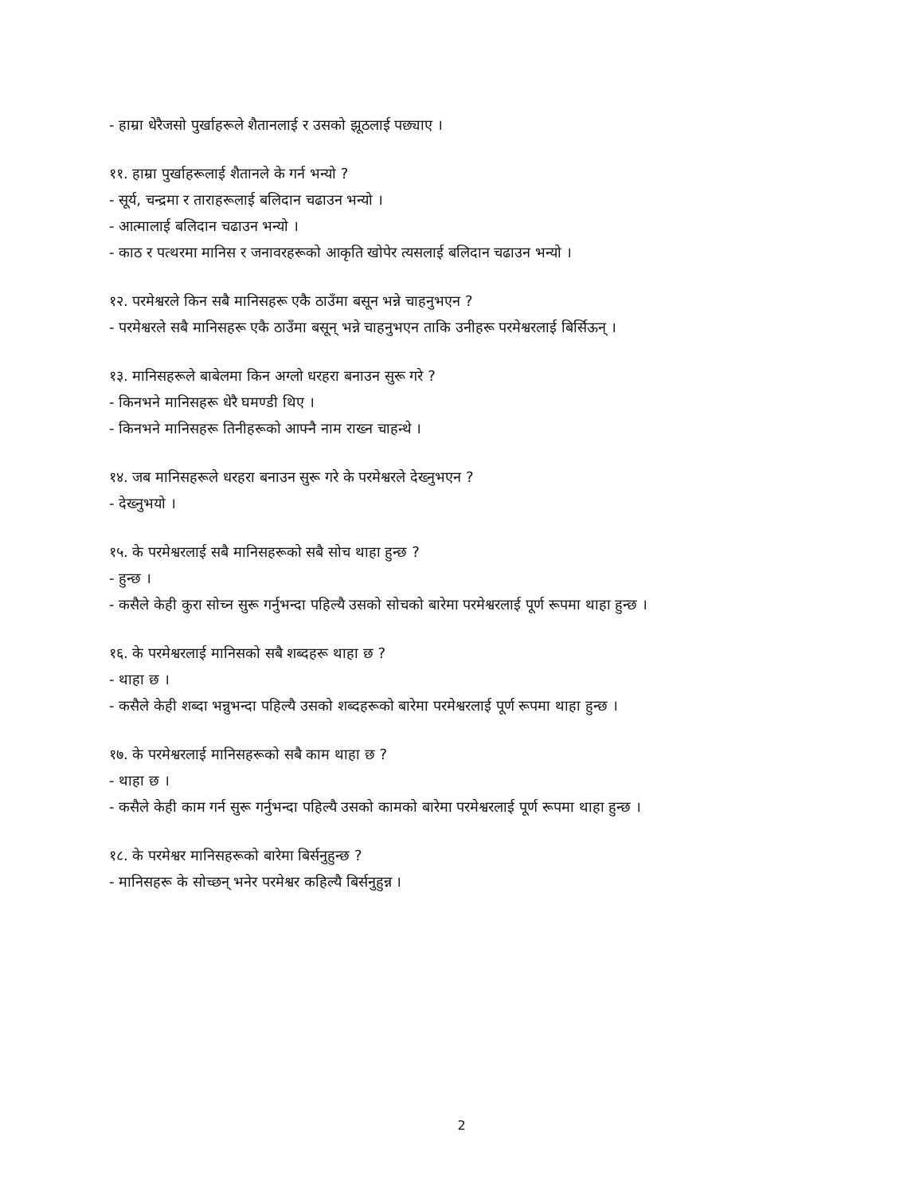- हाम्रा धेरैजसो पुर्खाहरूले शैतानलाई र उसको झूठलाई पछ्याए ।
११. हाम्रा पुर्खाहरूलाई शैतानले के गर्न भन्यो ?
- सूर्य, चन्द्रमा र ताराहरूलाई बलिदान चढाउन भन्यो ।
- आत्मालाई बलिदान चढाउन भन्यो ।
- काठ र पत्थरमा मानिस र जनावरहरूको आकृति खोपेर त्यसलाई बलिदान चढाउन भन्यो ।
१२. परमेश्वरले किन सबै मानिसहरू एकै ठाउँमा बसून भन्ने चाहनुभएन ?
- परमेश्वरले सबै मानिसहरू एकै ठाउँमा बसून् भन्ने चाहनुभएन ताकि उनीहरू परमेश्वरलाई बिर्सिऊन् ।
१३. मानिसहरूले बाबेलमा किन अग्लो धरहरा बनाउन सुरू गरे ?
- किनभने मानिसहरू धेरै घमण्डी थिए ।
- किनभने मानिसहरू तिनीहरूको आफ्नै नाम राख्न चाहन्थे ।
१४. जब मानिसहरूले धरहरा बनाउन सुरू गरे के परमेश्वरले देख्नुभएन ?
- देख्नुभयो ।
१५. के परमेश्वरलाई सबै मानिसहरूको सबै सोच थाहा हुन्छ ?
- हुन्छ ।
- कसैले केही कुरा सोच्न सुरू गर्नुभन्दा पहिल्यै उसको सोचको बारेमा परमेश्वरलाई पूर्ण रूपमा थाहा हुन्छ ।
१६. के परमेश्वरलाई मानिसको सबै शब्दहरू थाहा छ ?
- थाहा छ ।
- कसैले केही शब्दा भन्नुभन्दा पहिल्यै उसको शब्दहरूको बारेमा परमेश्वरलाई पूर्ण रूपमा थाहा हुन्छ ।
१७. के परमेश्वरलाई मानिसहरूको सबै काम थाहा छ ?
- थाहा छ ।
- कसैले केही काम गर्न सुरू गर्नुभन्दा पहिल्यै उसको कामको बारेमा परमेश्वरलाई पूर्ण रूपमा थाहा हुन्छ ।
१८. के परमेश्वर मानिसहरूको बारेमा बिर्सनुहुन्छ ?
- मानिसहरू के सोच्छन् भनेर परमेश्वर कहिल्यै बिर्सनुहुन्न ।
2